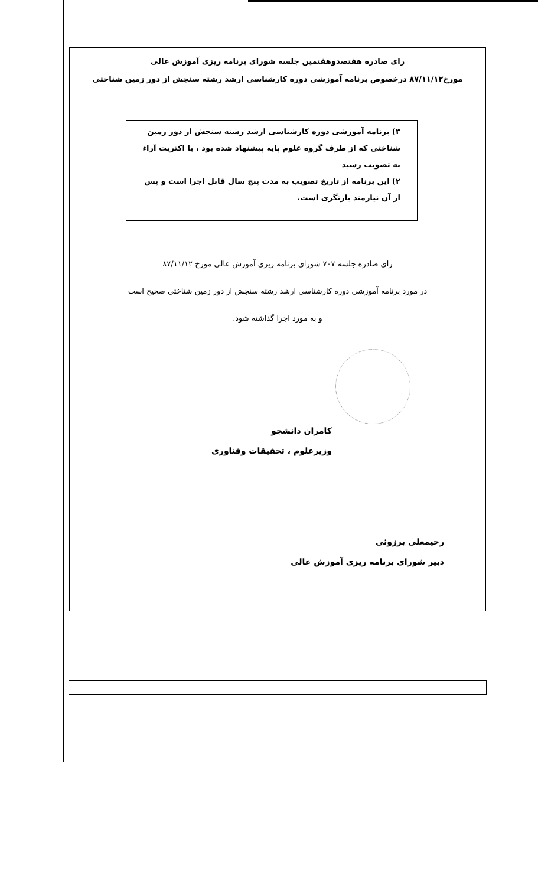رای صادره هفتصدوهفتمین جلسه شورای برنامه ریزی آموزش عالی
مورخ۸۷/۱۱/۱۲ درخصوص برنامه آموزشی دوره کارشناسی ارشد رشته سنجش از دور زمین شناختی
۳) برنامه آموزشی دوره کارشناسی ارشد رشته سنجش از دور زمین شناختی که از طرف گروه علوم پایه پیشنهاد شده بود ، با اکثریت آراء به تصویب رسید
۲) این برنامه از تاریخ تصویب به مدت پنج سال قابل اجرا است و پس از آن نیازمند بازنگری است.
رای صادره جلسه ۷۰۷ شورای برنامه ریزی آموزش عالی مورخ ۸۷/۱۱/۱۲
در مورد برنامه آموزشی دوره کارشناسی ارشد رشته سنجش از دور زمین شناختی صحیح است
و به مورد اجرا گذاشته شود.
کامران دانشجو
وزیرعلوم ، تحقیقات وفناوری
رحیمعلی برزوئی
دبیر شورای برنامه ریزی آموزش عالی